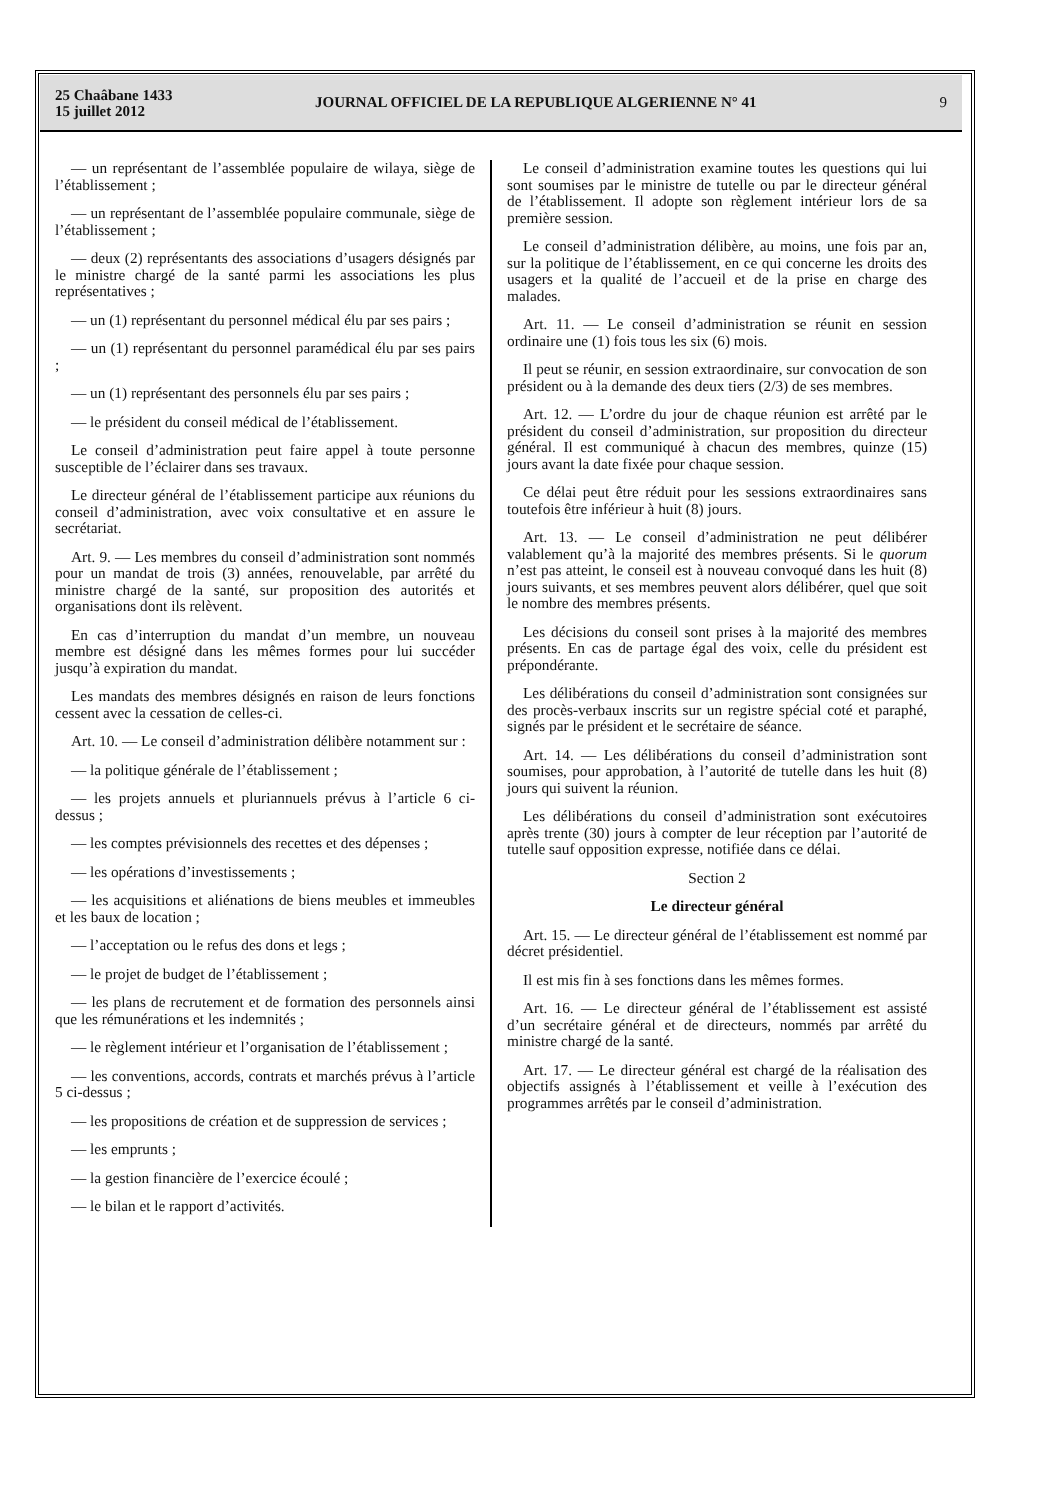25 Chaâbane 1433
15 juillet 2012
JOURNAL OFFICIEL DE LA REPUBLIQUE ALGERIENNE N° 41
9
— un représentant de l’assemblée populaire de wilaya, siège de l’établissement ;
— un représentant de l’assemblée populaire communale, siège de l’établissement ;
— deux (2) représentants des associations d’usagers désignés par le ministre chargé de la santé parmi les associations les plus représentatives ;
— un (1) représentant du personnel médical élu par ses pairs ;
— un (1) représentant du personnel paramédical élu par ses pairs ;
— un (1) représentant des personnels élu par ses pairs ;
— le président du conseil médical de l’établissement.
Le conseil d’administration peut faire appel à toute personne susceptible de l’éclairer dans ses travaux.
Le directeur général de l’établissement participe aux réunions du conseil d’administration, avec voix consultative et en assure le secrétariat.
Art. 9. — Les membres du conseil d’administration sont nommés pour un mandat de trois (3) années, renouvelable, par arrêté du ministre chargé de la santé, sur proposition des autorités et organisations dont ils relèvent.
En cas d’interruption du mandat d’un membre, un nouveau membre est désigné dans les mêmes formes pour lui succéder jusqu’à expiration du mandat.
Les mandats des membres désignés en raison de leurs fonctions cessent avec la cessation de celles-ci.
Art. 10. — Le conseil d’administration délibère notamment sur :
— la politique générale de l’établissement ;
— les projets annuels et pluriannuels prévus à l’article 6 ci-dessus ;
— les comptes prévisionnels des recettes et des dépenses ;
— les opérations d’investissements ;
— les acquisitions et aliénations de biens meubles et immeubles et les baux de location ;
— l’acceptation ou le refus des dons et legs ;
— le projet de budget de l’établissement ;
— les plans de recrutement et de formation des personnels ainsi que les rémunérations et les indemnités ;
— le règlement intérieur et l’organisation de l’établissement ;
— les conventions, accords, contrats et marchés prévus à l’article 5 ci-dessus ;
— les propositions de création et de suppression de services ;
— les emprunts ;
— la gestion financière de l’exercice écoulé ;
— le bilan et le rapport d’activités.
Le conseil d’administration examine toutes les questions qui lui sont soumises par le ministre de tutelle ou par le directeur général de l’établissement. Il adopte son règlement intérieur lors de sa première session.
Le conseil d’administration délibère, au moins, une fois par an, sur la politique de l’établissement, en ce qui concerne les droits des usagers et la qualité de l’accueil et de la prise en charge des malades.
Art. 11. — Le conseil d’administration se réunit en session ordinaire une (1) fois tous les six (6) mois.
Il peut se réunir, en session extraordinaire, sur convocation de son président ou à la demande des deux tiers (2/3) de ses membres.
Art. 12. — L’ordre du jour de chaque réunion est arrêté par le président du conseil d’administration, sur proposition du directeur général. Il est communiqué à chacun des membres, quinze (15) jours avant la date fixée pour chaque session.
Ce délai peut être réduit pour les sessions extraordinaires sans toutefois être inférieur à huit (8) jours.
Art. 13. — Le conseil d’administration ne peut délibérer valablement qu’à la majorité des membres présents. Si le quorum n’est pas atteint, le conseil est à nouveau convoqué dans les huit (8) jours suivants, et ses membres peuvent alors délibérer, quel que soit le nombre des membres présents.
Les décisions du conseil sont prises à la majorité des membres présents. En cas de partage égal des voix, celle du président est prépondérante.
Les délibérations du conseil d’administration sont consignées sur des procès-verbaux inscrits sur un registre spécial coté et paraphé, signés par le président et le secrétaire de séance.
Art. 14. — Les délibérations du conseil d’administration sont soumises, pour approbation, à l’autorité de tutelle dans les huit (8) jours qui suivent la réunion.
Les délibérations du conseil d’administration sont exécutoires après trente (30) jours à compter de leur réception par l’autorité de tutelle sauf opposition expresse, notifiée dans ce délai.
Section 2
Le directeur général
Art. 15. — Le directeur général de l’établissement est nommé par décret présidentiel.
Il est mis fin à ses fonctions dans les mêmes formes.
Art. 16. — Le directeur général de l’établissement est assisté d’un secrétaire général et de directeurs, nommés par arrêté du ministre chargé de la santé.
Art. 17. — Le directeur général est chargé de la réalisation des objectifs assignés à l’établissement et veille à l’exécution des programmes arrêtés par le conseil d’administration.